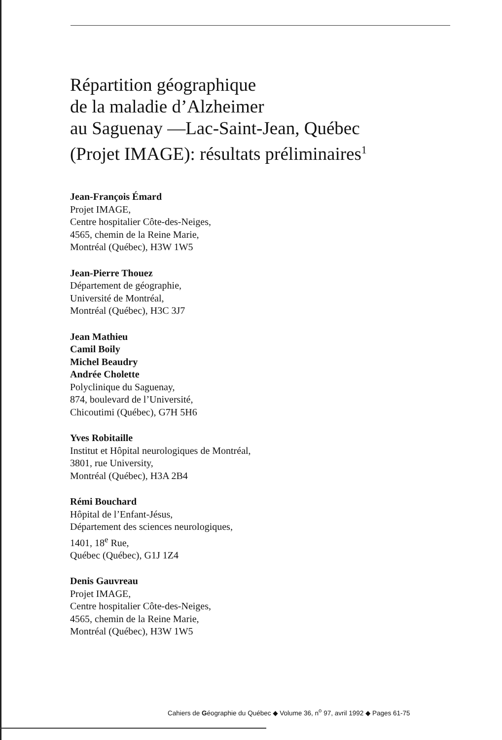Répartition géographique
de la maladie d’Alzheimer
au Saguenay —Lac-Saint-Jean, Québec
(Projet IMAGE): résultats préliminaires<sup>1</sup>
Jean-François Émard
Projet IMAGE,
Centre hospitalier Côte-des-Neiges,
4565, chemin de la Reine Marie,
Montréal (Québec), H3W 1W5
Jean-Pierre Thouez
Département de géographie,
Université de Montréal,
Montréal (Québec), H3C 3J7
Jean Mathieu
Camil Boily
Michel Beaudry
Andrée Cholette
Polyclinique du Saguenay,
874, boulevard de l’Université,
Chicoutimi (Québec), G7H 5H6
Yves Robitaille
Institut et Hôpital neurologiques de Montréal,
3801, rue University,
Montréal (Québec), H3A 2B4
Rémi Bouchard
Hôpital de l’Enfant-Jésus,
Département des sciences neurologiques,
1401, 18<sup>e</sup> Rue,
Québec (Québec), G1J 1Z4
Denis Gauvreau
Projet IMAGE,
Centre hospitalier Côte-des-Neiges,
4565, chemin de la Reine Marie,
Montréal (Québec), H3W 1W5
Cahiers de Géographie du Québec ◆ Volume 36, n<sup>o</sup> 97, avril 1992 ◆ Pages 61-75